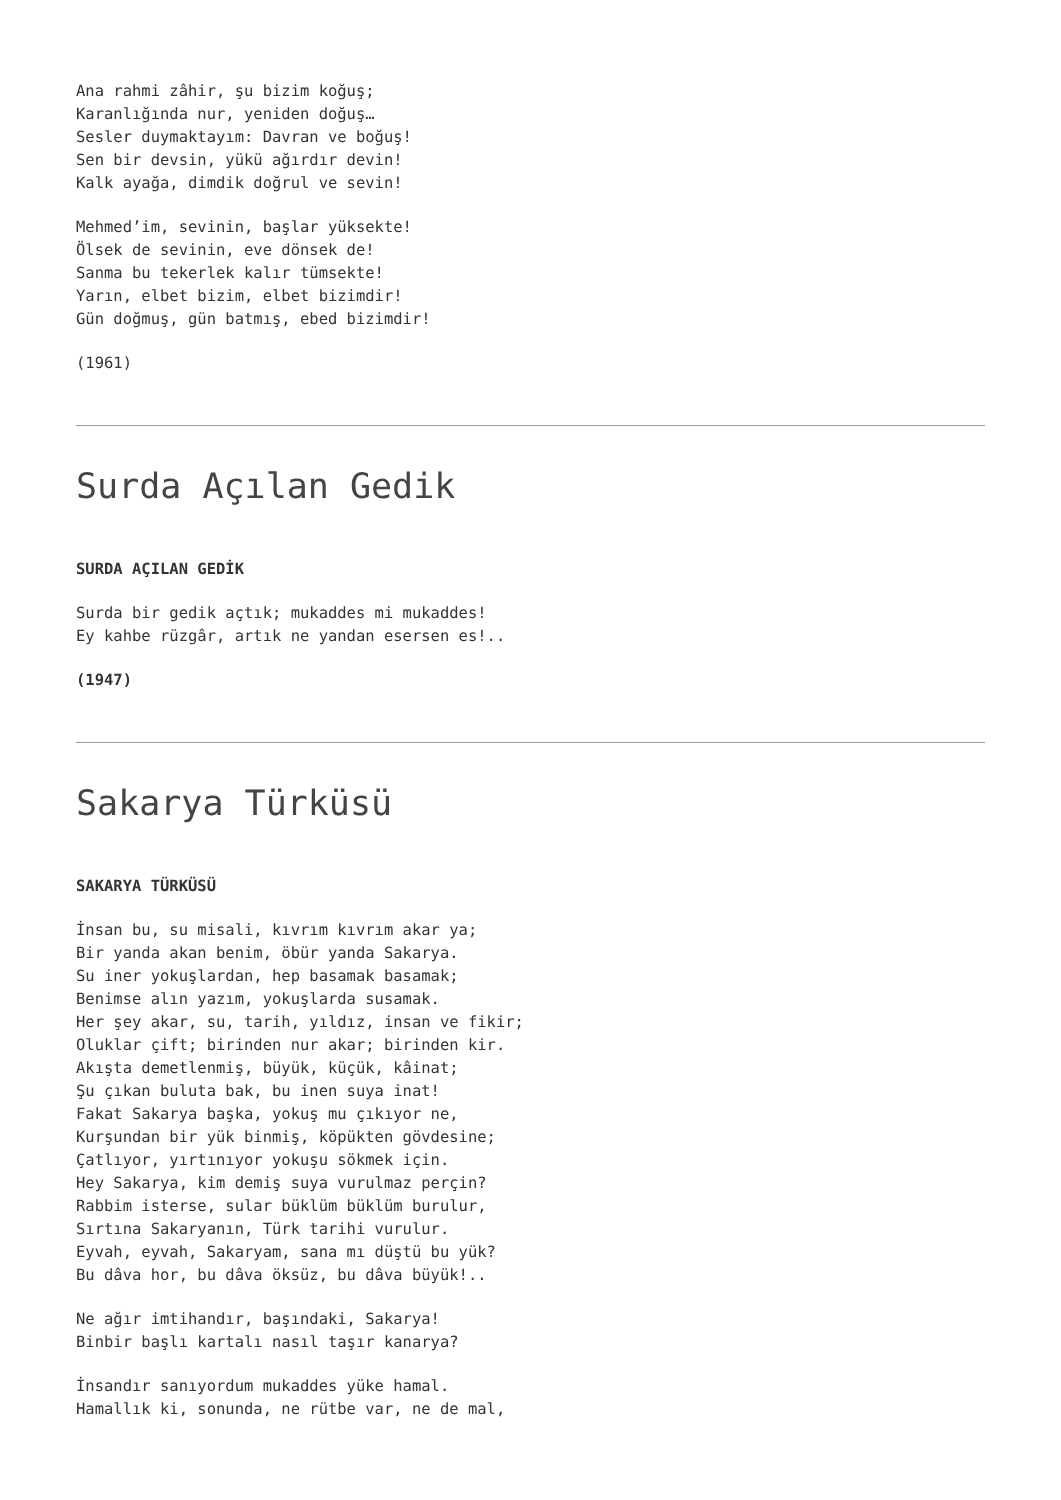Ana rahmi zâhir, şu bizim koğuş; Karanlığında nur, yeniden doğuş… Sesler duymaktayım: Davran ve boğuş! Sen bir devsin, yükü ağırdır devin! Kalk ayağa, dimdik doğrul ve sevin!
Mehmed’im, sevinin, başlar yüksekte! Ölsek de sevinin, eve dönsek de! Sanma bu tekerlek kalır tümsekte! Yarın, elbet bizim, elbet bizimdir! Gün doğmuş, gün batmış, ebed bizimdir!
(1961)
Surda Açılan Gedik
SURDA AÇILAN GEDİK
Surda bir gedik açtık; mukaddes mi mukaddes! Ey kahbe rüzgâr, artık ne yandan esersen es!..
(1947)
Sakarya Türküsü
SAKARYA TÜRKÜSÜ
İnsan bu, su misali, kıvrım kıvrım akar ya; Bir yanda akan benim, öbür yanda Sakarya. Su iner yokuşlardan, hep basamak basamak; Benimse alın yazım, yokuşlarda susamak. Her şey akar, su, tarih, yıldız, insan ve fikir; Oluklar çift; birinden nur akar; birinden kir. Akışta demetlenmiş, büyük, küçük, kâinat; Şu çıkan buluta bak, bu inen suya inat! Fakat Sakarya başka, yokuş mu çıkıyor ne, Kurşundan bir yük binmiş, köpükten gövdesine; Çatlıyor, yırtınıyor yokuşu sökmek için. Hey Sakarya, kim demiş suya vurulmaz perçin? Rabbim isterse, sular büklüm büklüm burulur, Sırtına Sakaryanın, Türk tarihi vurulur. Eyvah, eyvah, Sakaryam, sana mı düştü bu yük? Bu dâva hor, bu dâva öksüz, bu dâva büyük!..
Ne ağır imtihandır, başındaki, Sakarya! Binbir başlı kartalı nasıl taşır kanarya?
İnsandır sanıyordum mukaddes yüke hamal. Hamallık ki, sonunda, ne rütbe var, ne de mal,